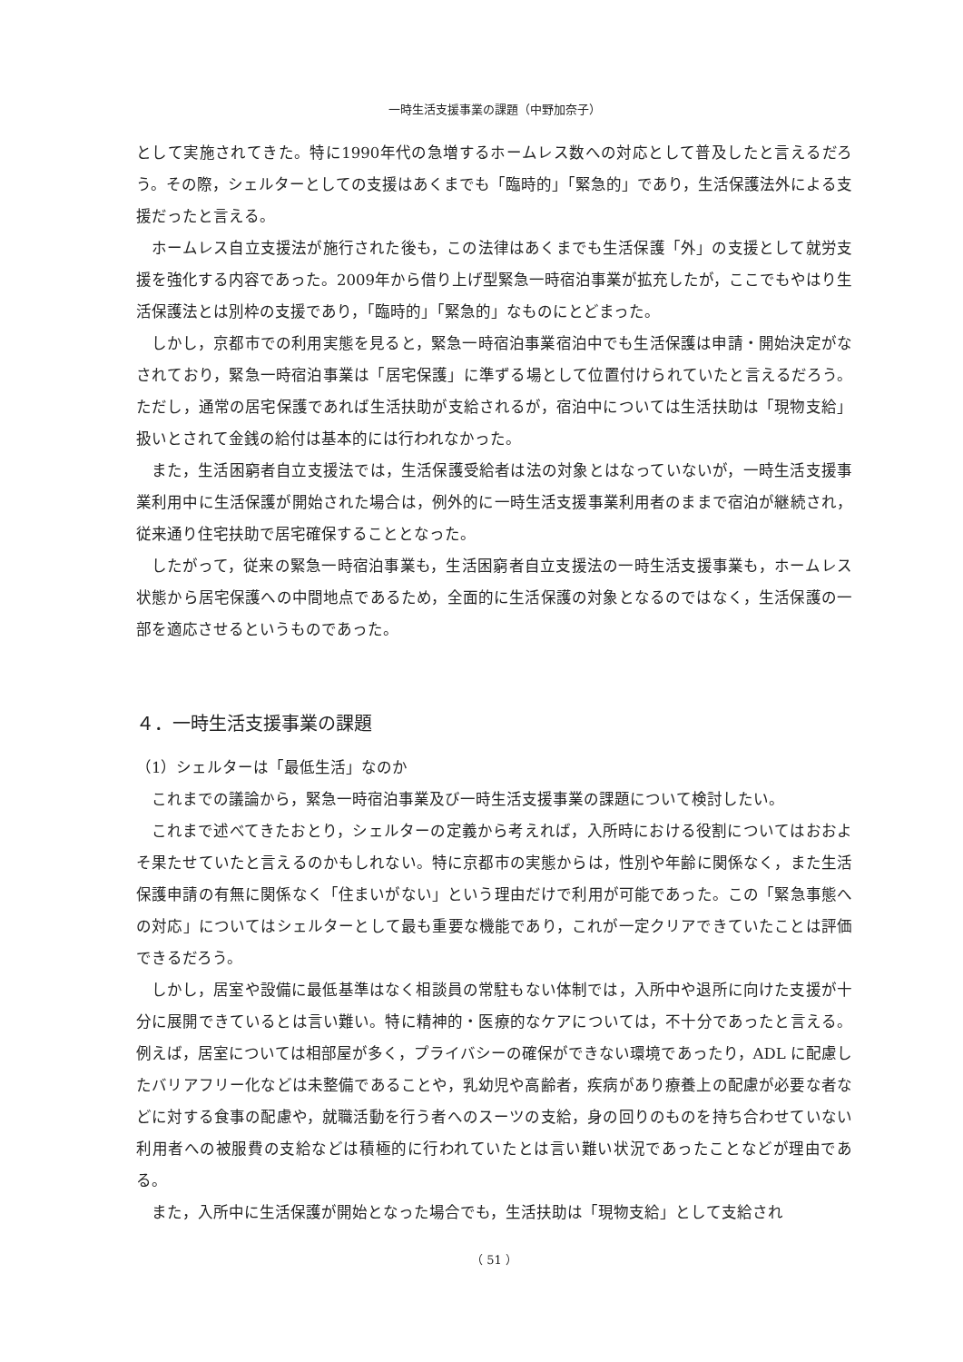一時生活支援事業の課題（中野加奈子）
として実施されてきた。特に1990年代の急増するホームレス数への対応として普及したと言えるだろう。その際，シェルターとしての支援はあくまでも「臨時的」「緊急的」であり，生活保護法外による支援だったと言える。
ホームレス自立支援法が施行された後も，この法律はあくまでも生活保護「外」の支援として就労支援を強化する内容であった。2009年から借り上げ型緊急一時宿泊事業が拡充したが，ここでもやはり生活保護法とは別枠の支援であり，「臨時的」「緊急的」なものにとどまった。
しかし，京都市での利用実態を見ると，緊急一時宿泊事業宿泊中でも生活保護は申請・開始決定がなされており，緊急一時宿泊事業は「居宅保護」に準ずる場として位置付けられていたと言えるだろう。ただし，通常の居宅保護であれば生活扶助が支給されるが，宿泊中については生活扶助は「現物支給」扱いとされて金銭の給付は基本的には行われなかった。
また，生活困窮者自立支援法では，生活保護受給者は法の対象とはなっていないが，一時生活支援事業利用中に生活保護が開始された場合は，例外的に一時生活支援事業利用者のままで宿泊が継続され，従来通り住宅扶助で居宅確保することとなった。
したがって，従来の緊急一時宿泊事業も，生活困窮者自立支援法の一時生活支援事業も，ホームレス状態から居宅保護への中間地点であるため，全面的に生活保護の対象となるのではなく，生活保護の一部を適応させるというものであった。
４．一時生活支援事業の課題
（1）シェルターは「最低生活」なのか
これまでの議論から，緊急一時宿泊事業及び一時生活支援事業の課題について検討したい。
これまで述べてきたおとり，シェルターの定義から考えれば，入所時における役割についてはおおよそ果たせていたと言えるのかもしれない。特に京都市の実態からは，性別や年齢に関係なく，また生活保護申請の有無に関係なく「住まいがない」という理由だけで利用が可能であった。この「緊急事態への対応」についてはシェルターとして最も重要な機能であり，これが一定クリアできていたことは評価できるだろう。
しかし，居室や設備に最低基準はなく相談員の常駐もない体制では，入所中や退所に向けた支援が十分に展開できているとは言い難い。特に精神的・医療的なケアについては，不十分であったと言える。例えば，居室については相部屋が多く，プライバシーの確保ができない環境であったり，ADL に配慮したバリアフリー化などは未整備であることや，乳幼児や高齢者，疾病があり療養上の配慮が必要な者などに対する食事の配慮や，就職活動を行う者へのスーツの支給，身の回りのものを持ち合わせていない利用者への被服費の支給などは積極的に行われていたとは言い難い状況であったことなどが理由である。
また，入所中に生活保護が開始となった場合でも，生活扶助は「現物支給」として支給され
（ 51 ）